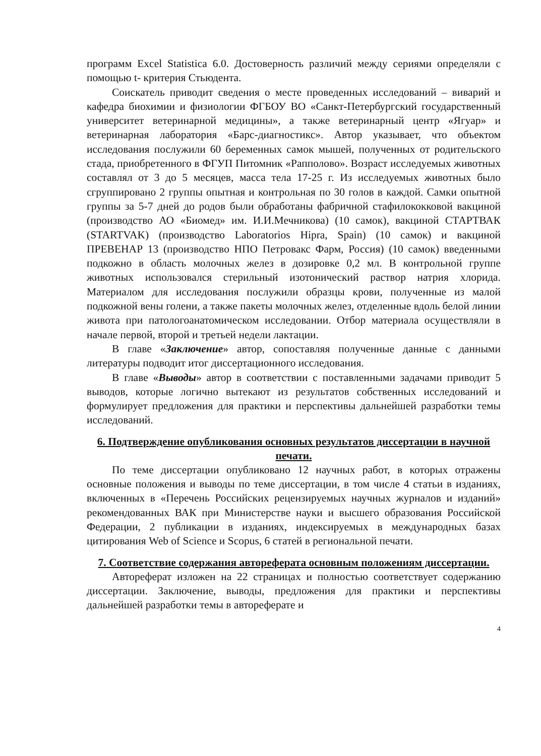программ Excel Statistica 6.0. Достоверность различий между сериями определяли с помощью t- критерия Стьюдента.
Соискатель приводит сведения о месте проведенных исследований – виварий и кафедра биохимии и физиологии ФГБОУ ВО «Санкт-Петербургский государственный университет ветеринарной медицины», а также ветеринарный центр «Ягуар» и ветеринарная лаборатория «Барс-диагностикс». Автор указывает, что объектом исследования послужили 60 беременных самок мышей, полученных от родительского стада, приобретенного в ФГУП Питомник «Рапполово». Возраст исследуемых животных составлял от 3 до 5 месяцев, масса тела 17-25 г. Из исследуемых животных было сгруппировано 2 группы опытная и контрольная по 30 голов в каждой. Самки опытной группы за 5-7 дней до родов были обработаны фабричной стафилококковой вакциной (производство АО «Биомед» им. И.И.Мечникова) (10 самок), вакциной СТАРТВАК (STARTVAK) (производство Laboratorios Hipra, Spain) (10 самок) и вакциной ПРЕВЕНАР 13 (производство НПО Петровакс Фарм, Россия) (10 самок) введенными подкожно в область молочных желез в дозировке 0,2 мл. В контрольной группе животных использовался стерильный изотонический раствор натрия хлорида. Материалом для исследования послужили образцы крови, полученные из малой подкожной вены голени, а также пакеты молочных желез, отделенные вдоль белой линии живота при патологоанатомическом исследовании. Отбор материала осуществляли в начале первой, второй и третьей недели лактации.
В главе «Заключение» автор, сопоставляя полученные данные с данными литературы подводит итог диссертационного исследования.
В главе «Выводы» автор в соответствии с поставленными задачами приводит 5 выводов, которые логично вытекают из результатов собственных исследований и формулирует предложения для практики и перспективы дальнейшей разработки темы исследований.
6. Подтверждение опубликования основных результатов диссертации в научной печати.
По теме диссертации опубликовано 12 научных работ, в которых отражены основные положения и выводы по теме диссертации, в том числе 4 статьи в изданиях, включенных в «Перечень Российских рецензируемых научных журналов и изданий» рекомендованных ВАК при Министерстве науки и высшего образования Российской Федерации, 2 публикации в изданиях, индексируемых в международных базах цитирования Web of Science и Scopus, 6 статей в региональной печати.
7. Соответствие содержания автореферата основным положениям диссертации.
Автореферат изложен на 22 страницах и полностью соответствует содержанию диссертации. Заключение, выводы, предложения для практики и перспективы дальнейшей разработки темы в автореферате и
4